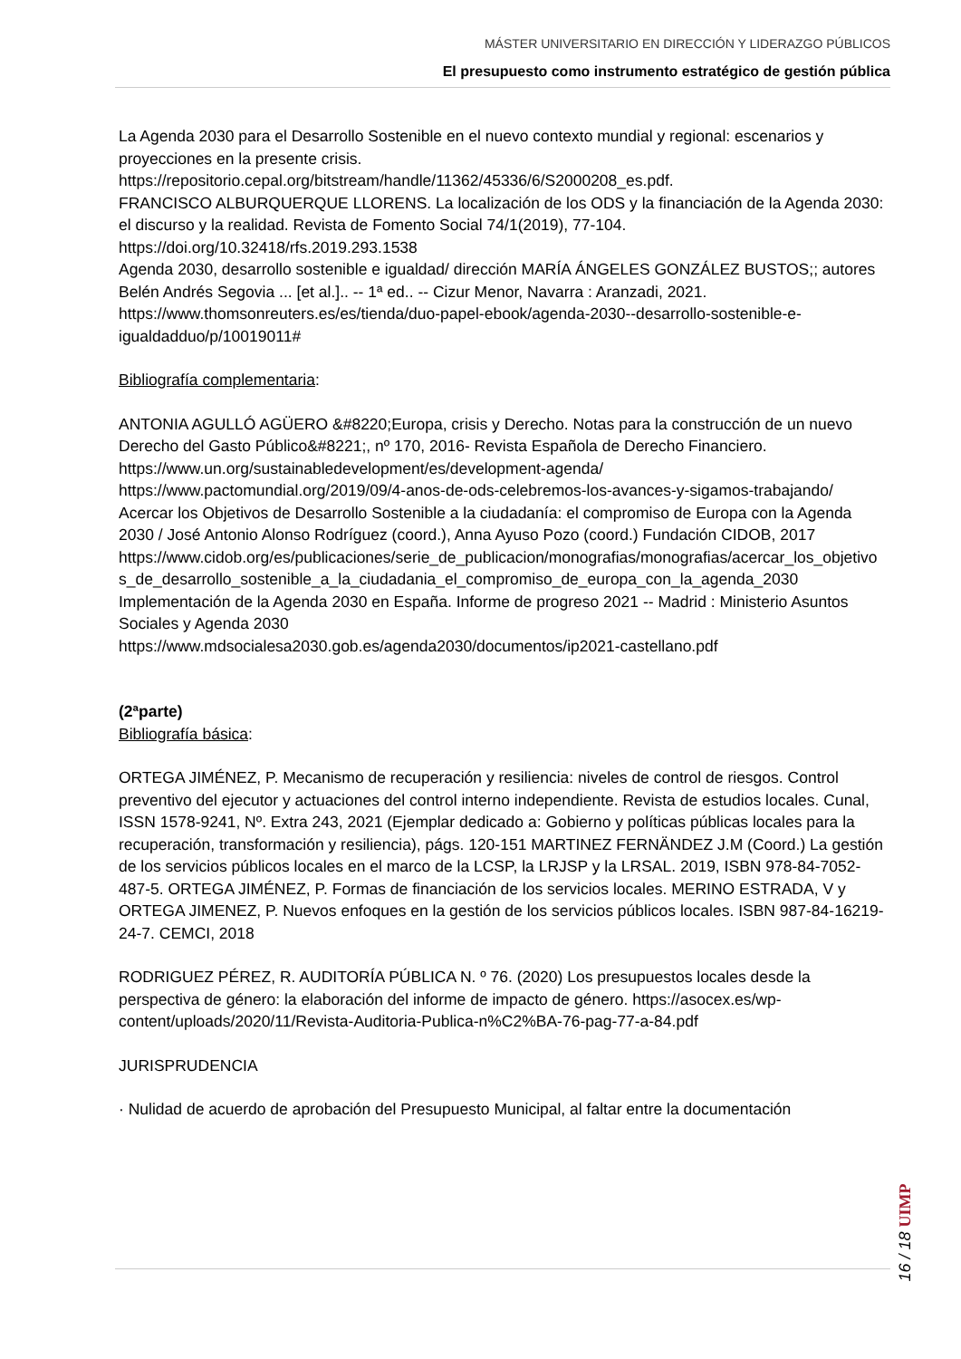MÁSTER UNIVERSITARIO EN DIRECCIÓN Y LIDERAZGO PÚBLICOS
El presupuesto como instrumento estratégico de gestión pública
La Agenda 2030 para el Desarrollo Sostenible en el nuevo contexto mundial y regional: escenarios y proyecciones en la presente crisis.
https://repositorio.cepal.org/bitstream/handle/11362/45336/6/S2000208_es.pdf.
FRANCISCO ALBURQUERQUE LLORENS. La localización de los ODS y la financiación de la Agenda 2030: el discurso y la realidad. Revista de Fomento Social 74/1(2019), 77-104. https://doi.org/10.32418/rfs.2019.293.1538
Agenda 2030, desarrollo sostenible e igualdad/ dirección MARÍA ÁNGELES GONZÁLEZ BUSTOS;; autores Belén Andrés Segovia ... [et al.].. -- 1ª ed.. -- Cizur Menor, Navarra : Aranzadi, 2021. https://www.thomsonreuters.es/es/tienda/duo-papel-ebook/agenda-2030--desarrollo-sostenible-e-igualdadduo/p/10019011#
Bibliografía complementaria:
ANTONIA AGULLÓ AGÜERO &#8220;Europa, crisis y Derecho. Notas para la construcción de un nuevo Derecho del Gasto Público&#8221;, nº 170, 2016- Revista Española de Derecho Financiero.
https://www.un.org/sustainabledevelopment/es/development-agenda/
https://www.pactomundial.org/2019/09/4-anos-de-ods-celebremos-los-avances-y-sigamos-trabajando/
Acercar los Objetivos de Desarrollo Sostenible a la ciudadanía: el compromiso de Europa con la Agenda 2030 / José Antonio Alonso Rodríguez (coord.), Anna Ayuso Pozo (coord.) Fundación CIDOB, 2017
https://www.cidob.org/es/publicaciones/serie_de_publicacion/monografias/monografias/acercar_los_objetivos_de_desarrollo_sostenible_a_la_ciudadania_el_compromiso_de_europa_con_la_agenda_2030
Implementación de la Agenda 2030 en España. Informe de progreso 2021 -- Madrid : Ministerio Asuntos Sociales y Agenda 2030
https://www.mdsocialesa2030.gob.es/agenda2030/documentos/ip2021-castellano.pdf
(2ªparte)
Bibliografía básica:
ORTEGA JIMÉNEZ, P. Mecanismo de recuperación y resiliencia: niveles de control de riesgos. Control preventivo del ejecutor y actuaciones del control interno independiente. Revista de estudios locales. Cunal, ISSN 1578-9241, Nº. Extra 243, 2021 (Ejemplar dedicado a: Gobierno y políticas públicas locales para la recuperación, transformación y resiliencia), págs. 120-151 MARTINEZ FERNÄNDEZ J.M (Coord.) La gestión de los servicios públicos locales en el marco de la LCSP, la LRJSP y la LRSAL. 2019, ISBN 978-84-7052-487-5. ORTEGA JIMÉNEZ, P. Formas de financiación de los servicios locales. MERINO ESTRADA, V y ORTEGA JIMENEZ, P. Nuevos enfoques en la gestión de los servicios públicos locales. ISBN 987-84-16219-24-7. CEMCI, 2018
RODRIGUEZ PÉREZ, R. AUDITORÍA PÚBLICA N. º 76. (2020) Los presupuestos locales desde la perspectiva de género: la elaboración del informe de impacto de género. https://asocex.es/wp-content/uploads/2020/11/Revista-Auditoria-Publica-n%C2%BA-76-pag-77-a-84.pdf
JURISPRUDENCIA
· Nulidad de acuerdo de aprobación del Presupuesto Municipal, al faltar entre la documentación
16 / 18 UIMP